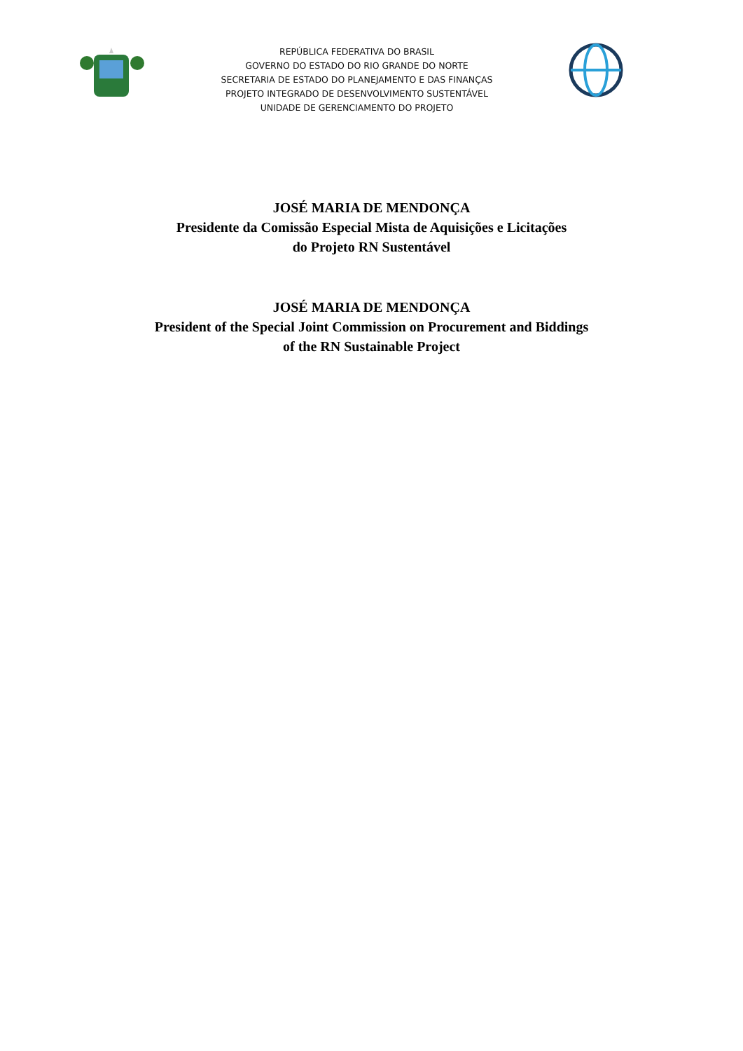REPÚBLICA FEDERATIVA DO BRASIL
GOVERNO DO ESTADO DO RIO GRANDE DO NORTE
SECRETARIA DE ESTADO DO PLANEJAMENTO E DAS FINANÇAS
PROJETO INTEGRADO DE DESENVOLVIMENTO SUSTENTÁVEL
UNIDADE DE GERENCIAMENTO DO PROJETO
JOSÉ MARIA DE MENDONÇA
Presidente da Comissão Especial Mista de Aquisições e Licitações
do Projeto RN Sustentável
JOSÉ MARIA DE MENDONÇA
President of the Special Joint Commission on Procurement and Biddings
of the RN Sustainable Project